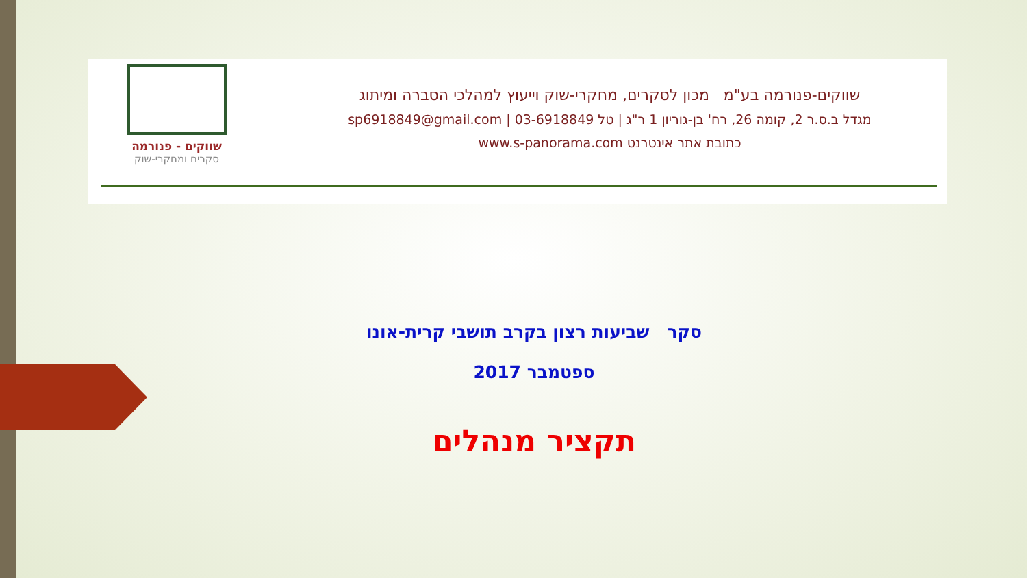שווקים - פנורמה
סקרים ומחקרי-שוק
שווקים-פנורמה בע"מ מכון לסקרים, מחקרי-שוק וייעוץ למהלכי הסברה ומיתוג
מגדל ב.ס.ר 2, קומה 26, רח' בן-גוריון 1 ר"ג | טל 03-6918849 | sp6918849@gmail.com
כתובת אתר אינטרנט www.s-panorama.com
סקר שביעות רצון בקרב תושבי קרית-אונו
ספטמבר 2017
תקציר מנהלים